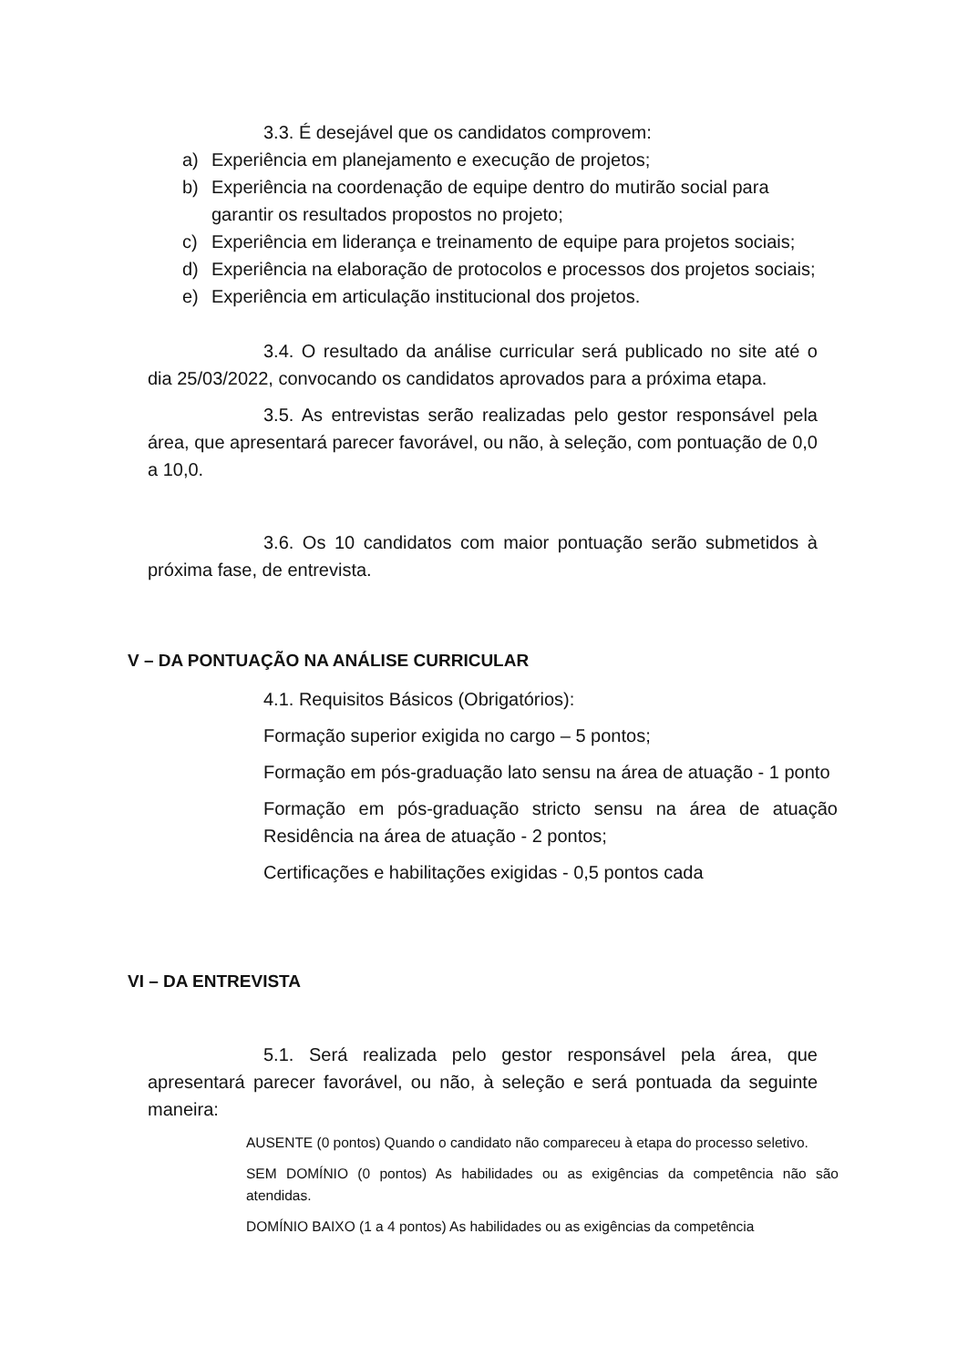3.3. É desejável que os candidatos comprovem:
a) Experiência em planejamento e execução de projetos;
b) Experiência na coordenação de equipe dentro do mutirão social para garantir os resultados propostos no projeto;
c) Experiência em liderança e treinamento de equipe para projetos sociais;
d) Experiência na elaboração de protocolos e processos dos projetos sociais;
e) Experiência em articulação institucional dos projetos.
3.4. O resultado da análise curricular será publicado no site até o dia 25/03/2022, convocando os candidatos aprovados para a próxima etapa.
3.5. As entrevistas serão realizadas pelo gestor responsável pela área, que apresentará parecer favorável, ou não, à seleção, com pontuação de 0,0 a 10,0.
3.6. Os 10 candidatos com maior pontuação serão submetidos à próxima fase, de entrevista.
V – DA PONTUAÇÃO NA ANÁLISE CURRICULAR
4.1. Requisitos Básicos (Obrigatórios):
Formação superior exigida no cargo – 5 pontos;
Formação em pós-graduação lato sensu na área de atuação - 1 ponto
Formação em pós-graduação stricto sensu na área de atuação Residência na área de atuação - 2 pontos;
Certificações e habilitações exigidas - 0,5 pontos cada
VI – DA ENTREVISTA
5.1. Será realizada pelo gestor responsável pela área, que apresentará parecer favorável, ou não, à seleção e será pontuada da seguinte maneira:
AUSENTE (0 pontos) Quando o candidato não compareceu à etapa do processo seletivo.
SEM DOMÍNIO (0 pontos) As habilidades ou as exigências da competência não são atendidas.
DOMÍNIO BAIXO (1 a 4 pontos) As habilidades ou as exigências da competência